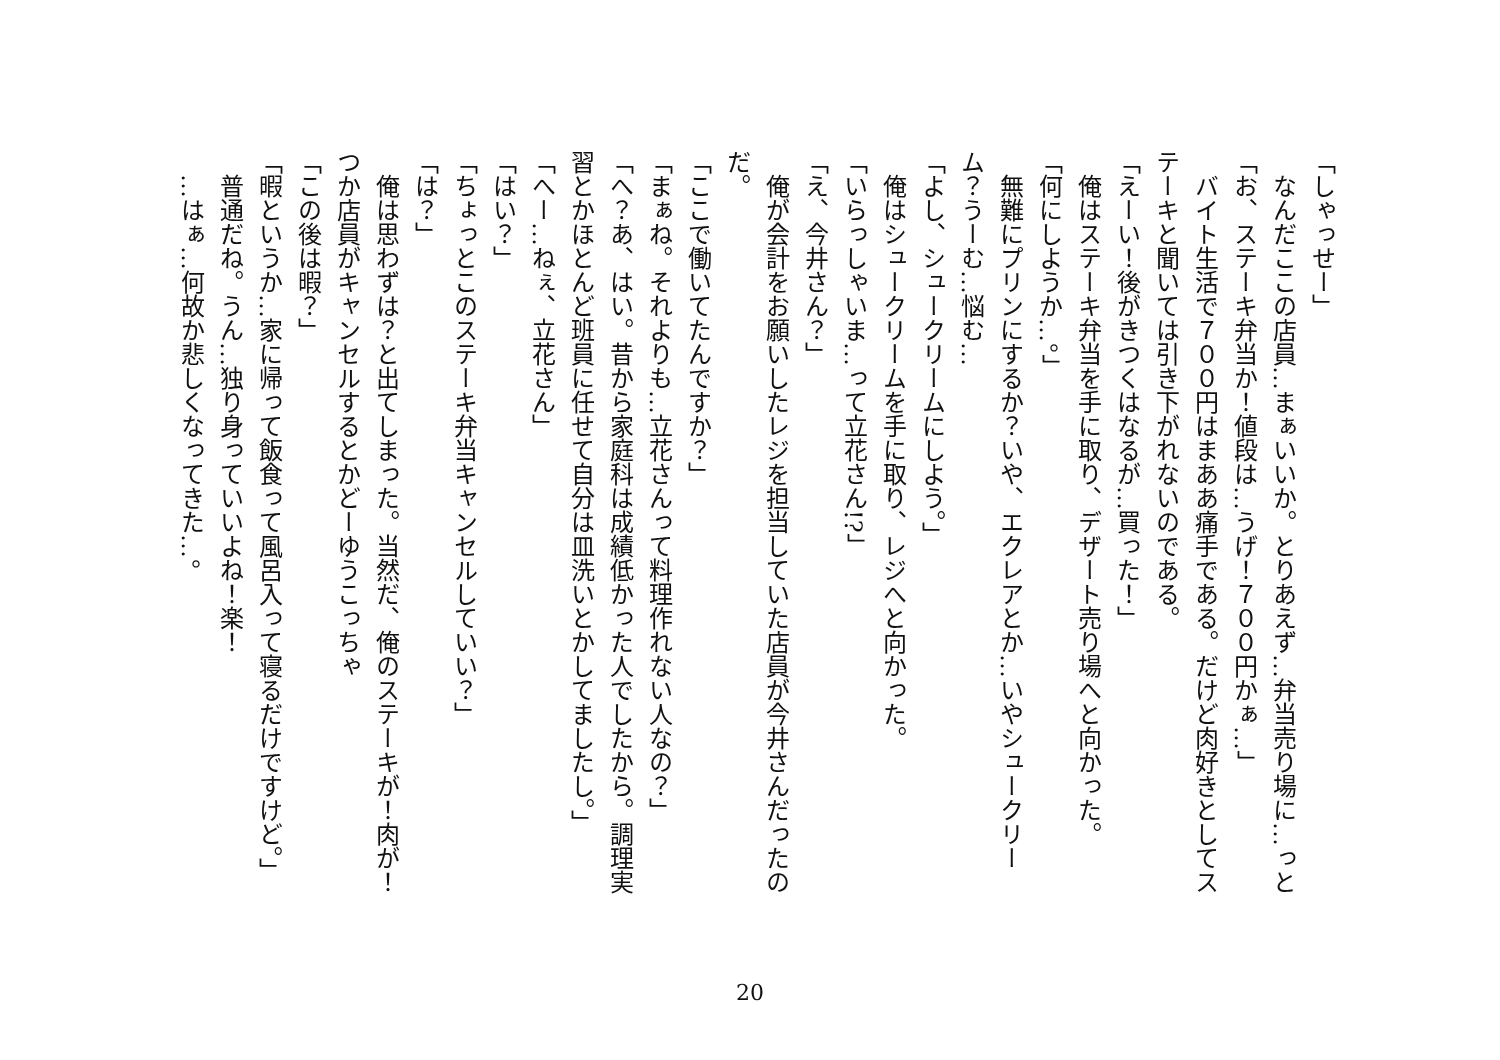「しゃっせー」
　なんだここの店員…まぁいいか。とりあえず…弁当売り場に…っと
「お、ステーキ弁当か！値段は…うげ！７００円かぁ…」
　バイト生活で７００円はまああ痛手である。だけど肉好きとしてステーキと聞いては引き下がれないのである。
「えーい！後がきつくはなるが…買った！」
　俺はステーキ弁当を手に取り、デザート売り場へと向かった。
「何にしようか…。」
　無難にプリンにするか？いや、エクレアとか…いやシュークリーム？うーむ…悩む…
「よし、シュークリームにしよう。」
　俺はシュークリームを手に取り、レジへと向かった。
「いらっしゃいま…って立花さん!?」
「え、今井さん？」
　俺が会計をお願いしたレジを担当していた店員が今井さんだったのだ。
「ここで働いてたんですか？」
「まぁね。それよりも…立花さんって料理作れない人なの？」
「へ？あ、はい。昔から家庭科は成績低かった人でしたから。調理実習とかほとんど班員に任せて自分は皿洗いとかしてましたし。」
「へー…ねぇ、立花さん」
「はい？」
「ちょっとこのステーキ弁当キャンセルしていい？」
「は？」
　俺は思わずは？と出てしまった。当然だ、俺のステーキが！肉が！つか店員がキャンセルするとかどーゆうこっちゃ
「この後は暇？」
「暇というか…家に帰って飯食って風呂入って寝るだけですけど。」
　普通だね。うん…独り身っていいよね！楽！
　…はぁ…何故か悲しくなってきた…。
20